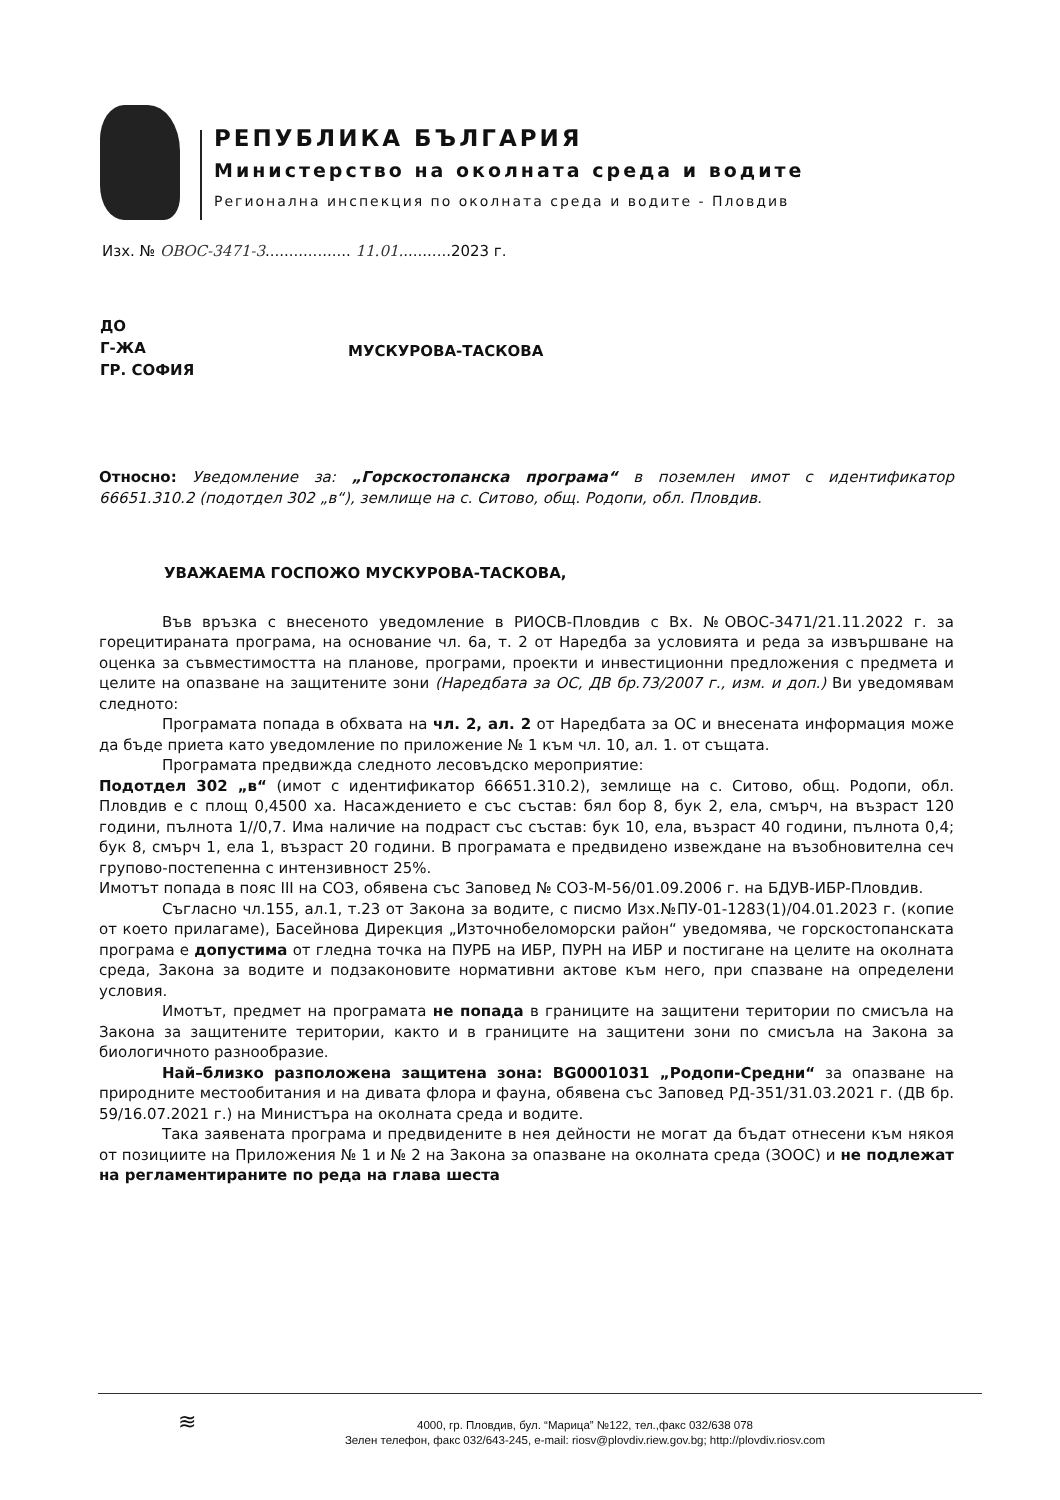РЕПУБЛИКА БЪЛГАРИЯ
Министерство на околната среда и водите
Регионална инспекция по околната среда и водите - Пловдив
Изх. № ОВОС-3471-3.................. 11.01...........2023 г.
ДО
Г-ЖА
ГР. СОФИЯ
МУСКУРОВА-ТАСКОВА
Относно: Уведомление за: „Горскостопанска програма“ в поземлен имот с идентификатор 66651.310.2 (подотдел 302 „в“), землище на с. Ситово, общ. Родопи, обл. Пловдив.
УВАЖАЕМА ГОСПОЖО МУСКУРОВА-ТАСКОВА,
Във връзка с внесеното уведомление в РИОСВ-Пловдив с Вх. №ОВОС-3471/21.11.2022 г. за горецитираната програма, на основание чл. 6а, т. 2 от Наредба за условията и реда за извършване на оценка за съвместимостта на планове, програми, проекти и инвестиционни предложения с предмета и целите на опазване на защитените зони (Наредбата за ОС, ДВ бр.73/2007 г., изм. и доп.) Ви уведомявам следното:
Програмата попада в обхвата на чл. 2, ал. 2 от Наредбата за ОС и внесената информация може да бъде приета като уведомление по приложение № 1 към чл. 10, ал. 1. от същата.
Програмата предвижда следното лесовъдско мероприятие:
Подотдел 302 „в“ (имот с идентификатор 66651.310.2), землище на с. Ситово, общ. Родопи, обл. Пловдив е с площ 0,4500 ха. Насаждението е със състав: бял бор 8, бук 2, ела, смърч, на възраст 120 години, пълнота 1//0,7. Има наличие на подраст със състав: бук 10, ела, възраст 40 години, пълнота 0,4; бук 8, смърч 1, ела 1, възраст 20 години. В програмата е предвидено извеждане на възобновителна сеч групово-постепенна с интензивност 25%.
Имотът попада в пояс III на СОЗ, обявена със Заповед № СОЗ-М-56/01.09.2006 г. на БДУВ-ИБР-Пловдив.
Съгласно чл.155, ал.1, т.23 от Закона за водите, с писмо Изх.№ПУ-01-1283(1)/04.01.2023 г. (копие от което прилагаме), Басейнова Дирекция „Източнобеломорски район“ уведомява, че горскостопанската програма е допустима от гледна точка на ПУРБ на ИБР, ПУРН на ИБР и постигане на целите на околната среда, Закона за водите и подзаконовите нормативни актове към него, при спазване на определени условия.
Имотът, предмет на програмата не попада в границите на защитени територии по смисъла на Закона за защитените територии, както и в границите на защитени зони по смисъла на Закона за биологичното разнообразие.
Най–близко разположена защитена зона: BG0001031 „Родопи-Средни“ за опазване на природните местообитания и на дивата флора и фауна, обявена със Заповед РД-351/31.03.2021 г. (ДВ бр. 59/16.07.2021 г.) на Министъра на околната среда и водите.
Така заявената програма и предвидените в нея дейности не могат да бъдат отнесени към някоя от позициите на Приложения № 1 и № 2 на Закона за опазване на околната среда (ЗООС) и не подлежат на регламентираните по реда на глава шеста
≋
4000, гр. Пловдив, бул. “Марица” №122, тел.,факс 032/638 078
Зелен телефон, факс 032/643-245, e-mail: riosv@plovdiv.riew.gov.bg; http://plovdiv.riosv.com